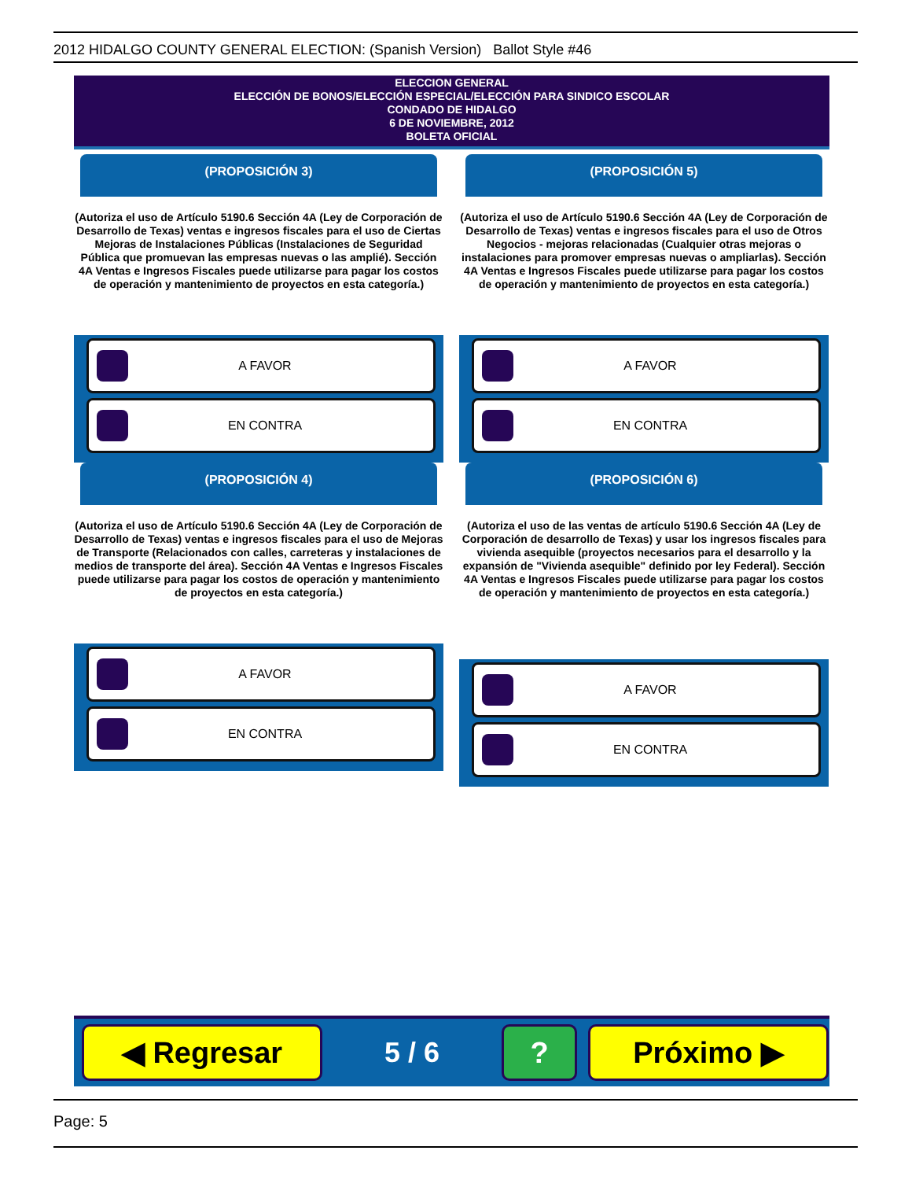2012 HIDALGO COUNTY GENERAL ELECTION: (Spanish Version) Ballot Style #46
ELECCION GENERAL
ELECCIÓN DE BONOS/ELECCIÓN ESPECIAL/ELECCIÓN PARA SINDICO ESCOLAR
CONDADO DE HIDALGO
6 DE NOVIEMBRE, 2012
BOLETA OFICIAL
(PROPOSICIÓN 3)
(Autoriza el uso de Artículo 5190.6 Sección 4A (Ley de Corporación de Desarrollo de Texas) ventas e ingresos fiscales para el uso de Ciertas Mejoras de Instalaciones Públicas (Instalaciones de Seguridad Pública que promuevan las empresas nuevas o las amplié). Sección 4A Ventas e Ingresos Fiscales puede utilizarse para pagar los costos de operación y mantenimiento de proyectos en esta categoría.)
A FAVOR
EN CONTRA
(PROPOSICIÓN 4)
(Autoriza el uso de Artículo 5190.6 Sección 4A (Ley de Corporación de Desarrollo de Texas) ventas e ingresos fiscales para el uso de Mejoras de Transporte (Relacionados con calles, carreteras y instalaciones de medios de transporte del área). Sección 4A Ventas e Ingresos Fiscales puede utilizarse para pagar los costos de operación y mantenimiento de proyectos en esta categoría.)
A FAVOR
EN CONTRA
(PROPOSICIÓN 5)
(Autoriza el uso de Artículo 5190.6 Sección 4A (Ley de Corporación de Desarrollo de Texas) ventas e ingresos fiscales para el uso de Otros Negocios - mejoras relacionadas (Cualquier otras mejoras o instalaciones para promover empresas nuevas o ampliarlas). Sección 4A Ventas e Ingresos Fiscales puede utilizarse para pagar los costos de operación y mantenimiento de proyectos en esta categoría.)
A FAVOR
EN CONTRA
(PROPOSICIÓN 6)
(Autoriza el uso de las ventas de artículo 5190.6 Sección 4A (Ley de Corporación de desarrollo de Texas) y usar los ingresos fiscales para vivienda asequible (proyectos necesarios para el desarrollo y la expansión de "Vivienda asequible" definido por ley Federal). Sección 4A Ventas e Ingresos Fiscales puede utilizarse para pagar los costos de operación y mantenimiento de proyectos en esta categoría.)
A FAVOR
EN CONTRA
◀ Regresar
5 / 6
? Próximo ▶
Page: 5